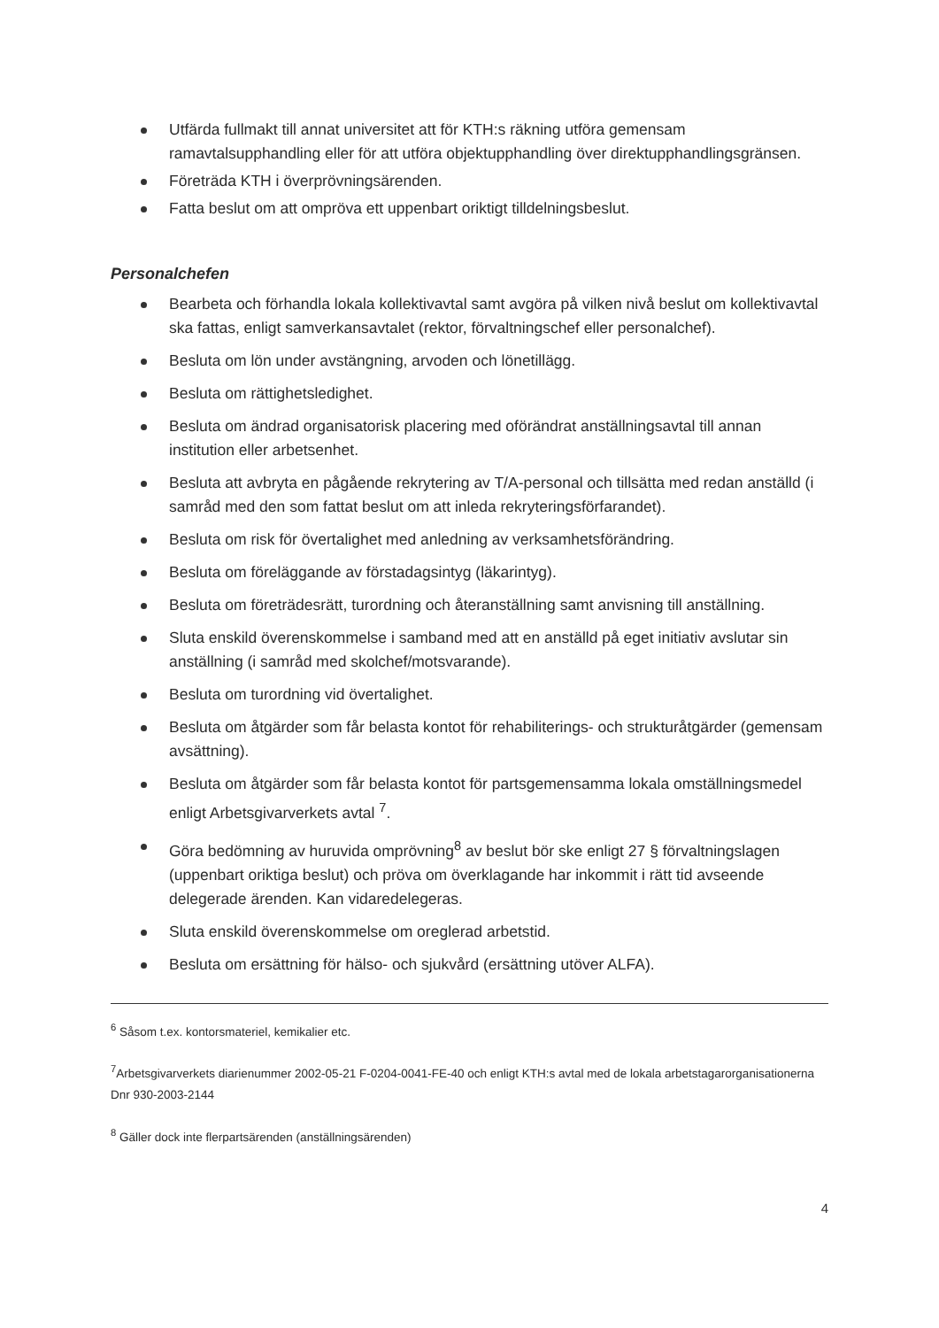Utfärda fullmakt till annat universitet att för KTH:s räkning utföra gemensam ramavtalsupphandling eller för att utföra objektupphandling över direktupphandlingsgränsen.
Företräda KTH i överprövningsärenden.
Fatta beslut om att ompröva ett uppenbart oriktigt tilldelningsbeslut.
Personalchefen
Bearbeta och förhandla lokala kollektivavtal samt avgöra på vilken nivå beslut om kollektivavtal ska fattas, enligt samverkansavtalet (rektor, förvaltningschef eller personalchef).
Besluta om lön under avstängning, arvoden och lönetillägg.
Besluta om rättighetsledighet.
Besluta om ändrad organisatorisk placering med oförändrat anställningsavtal till annan institution eller arbetsenhet.
Besluta att avbryta en pågående rekrytering av T/A-personal och tillsätta med redan anställd (i samråd med den som fattat beslut om att inleda rekryteringsförfarandet).
Besluta om risk för övertalighet med anledning av verksamhetsförändring.
Besluta om föreläggande av förstadagsintyg (läkarintyg).
Besluta om företrädesrätt, turordning och återanställning samt anvisning till anställning.
Sluta enskild överenskommelse i samband med att en anställd på eget initiativ avslutar sin anställning (i samråd med skolchef/motsvarande).
Besluta om turordning vid övertalighet.
Besluta om åtgärder som får belasta kontot för rehabiliterings- och strukturåtgärder (gemensam avsättning).
Besluta om åtgärder som får belasta kontot för partsgemensamma lokala omställningsmedel enligt Arbetsgivarverkets avtal <sup>7</sup>.
Göra bedömning av huruvida omprövning<sup>8</sup> av beslut bör ske enligt 27 § förvaltningslagen (uppenbart oriktiga beslut) och pröva om överklagande har inkommit i rätt tid avseende delegerade ärenden. Kan vidaredelegeras.
Sluta enskild överenskommelse om oreglerad arbetstid.
Besluta om ersättning för hälso- och sjukvård (ersättning utöver ALFA).
<sup>6</sup> Såsom t.ex. kontorsmateriel, kemikalier etc.
<sup>7</sup> Arbetsgivarverkets diarienummer 2002-05-21 F-0204-0041-FE-40 och enligt KTH:s avtal med de lokala arbetstagarorganisationerna Dnr 930-2003-2144
<sup>8</sup> Gäller dock inte flerpartsärenden (anställningsärenden)
4